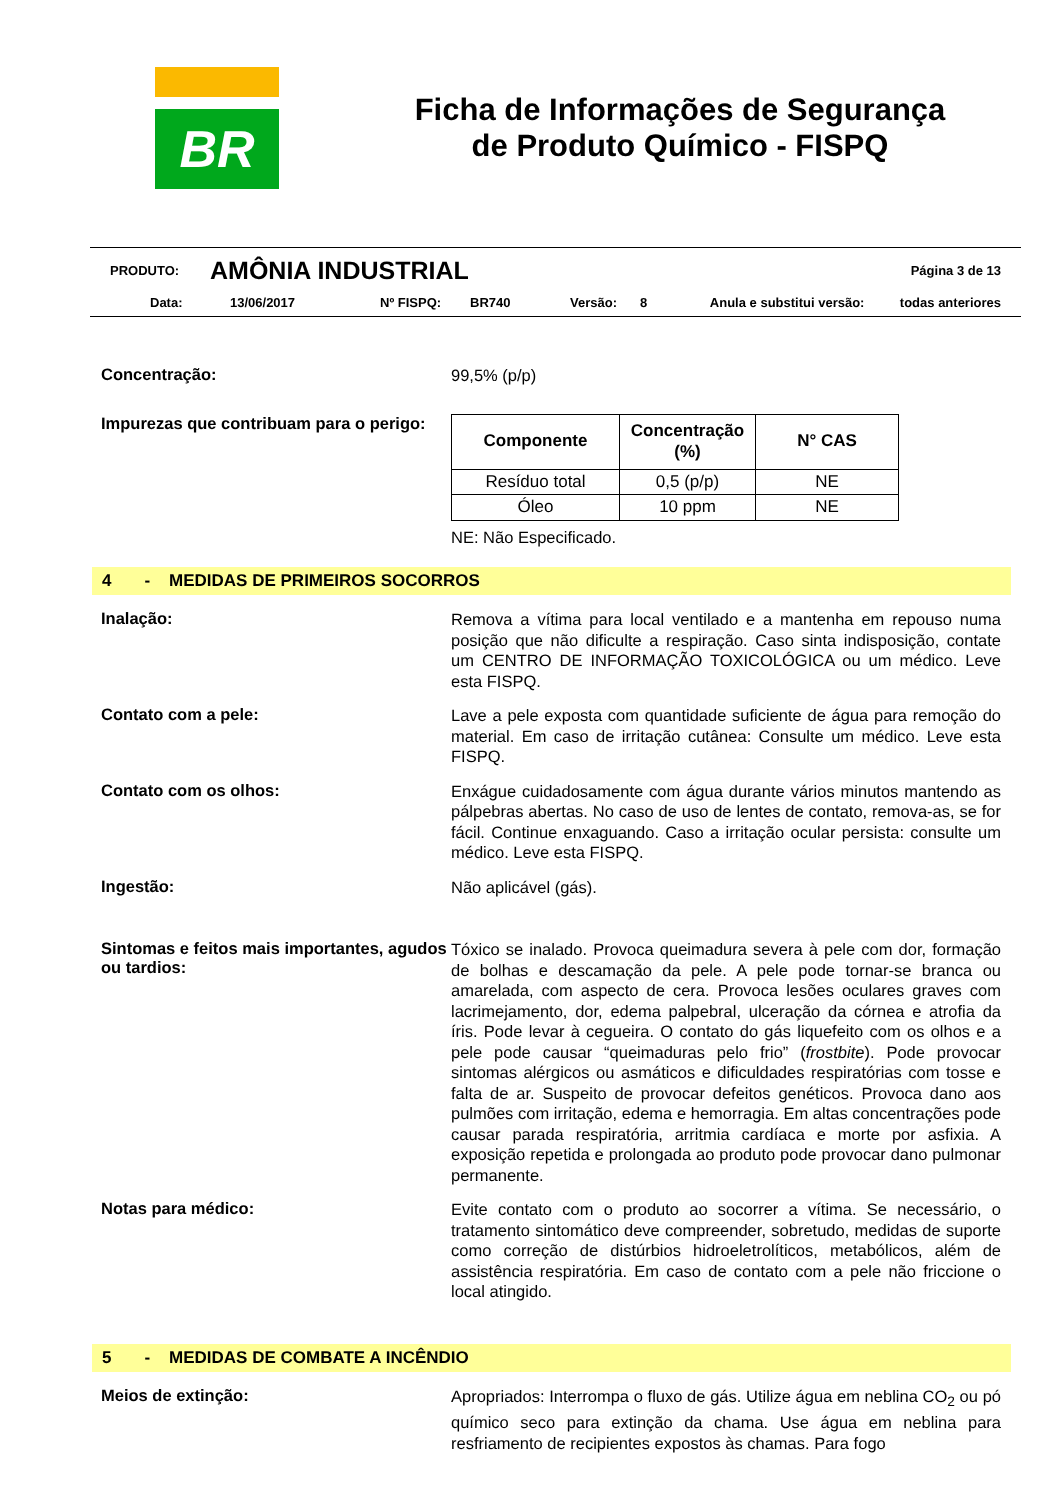BR
Ficha de Informações de Segurança
de Produto Químico - FISPQ
PRODUTO: AMÔNIA INDUSTRIAL Página 3 de 13
Data: 13/06/2017 Nº FISPQ: BR740 Versão: 8 Anula e substitui versão: todas anteriores
Concentração:
99,5% (p/p)
Impurezas que contribuam para o perigo:
| Componente | Concentração (%) | N° CAS |
| --- | --- | --- |
| Resíduo total | 0,5 (p/p) | NE |
| Óleo | 10 ppm | NE |
NE: Não Especificado.
4 - MEDIDAS DE PRIMEIROS SOCORROS
Inalação:
Remova a vítima para local ventilado e a mantenha em repouso numa posição que não dificulte a respiração. Caso sinta indisposição, contate um CENTRO DE INFORMAÇÃO TOXICOLÓGICA ou um médico. Leve esta FISPQ.
Contato com a pele:
Lave a pele exposta com quantidade suficiente de água para remoção do material. Em caso de irritação cutânea: Consulte um médico. Leve esta FISPQ.
Contato com os olhos:
Enxágue cuidadosamente com água durante vários minutos mantendo as pálpebras abertas. No caso de uso de lentes de contato, remova-as, se for fácil. Continue enxaguando. Caso a irritação ocular persista: consulte um médico. Leve esta FISPQ.
Ingestão:
Não aplicável (gás).
Sintomas e feitos mais importantes, agudos ou tardios:
Tóxico se inalado. Provoca queimadura severa à pele com dor, formação de bolhas e descamação da pele. A pele pode tornar-se branca ou amarelada, com aspecto de cera. Provoca lesões oculares graves com lacrimejamento, dor, edema palpebral, ulceração da córnea e atrofia da íris. Pode levar à cegueira. O contato do gás liquefeito com os olhos e a pele pode causar “queimaduras pelo frio” (frostbite). Pode provocar sintomas alérgicos ou asmáticos e dificuldades respiratórias com tosse e falta de ar. Suspeito de provocar defeitos genéticos. Provoca dano aos pulmões com irritação, edema e hemorragia. Em altas concentrações pode causar parada respiratória, arritmia cardíaca e morte por asfixia. A exposição repetida e prolongada ao produto pode provocar dano pulmonar permanente.
Notas para médico:
Evite contato com o produto ao socorrer a vítima. Se necessário, o tratamento sintomático deve compreender, sobretudo, medidas de suporte como correção de distúrbios hidroeletrolíticos, metabólicos, além de assistência respiratória. Em caso de contato com a pele não friccione o local atingido.
5 - MEDIDAS DE COMBATE A INCÊNDIO
Meios de extinção:
Apropriados: Interrompa o fluxo de gás. Utilize água em neblina CO<sub>2</sub> ou pó químico seco para extinção da chama. Use água em neblina para resfriamento de recipientes expostos às chamas. Para fogo